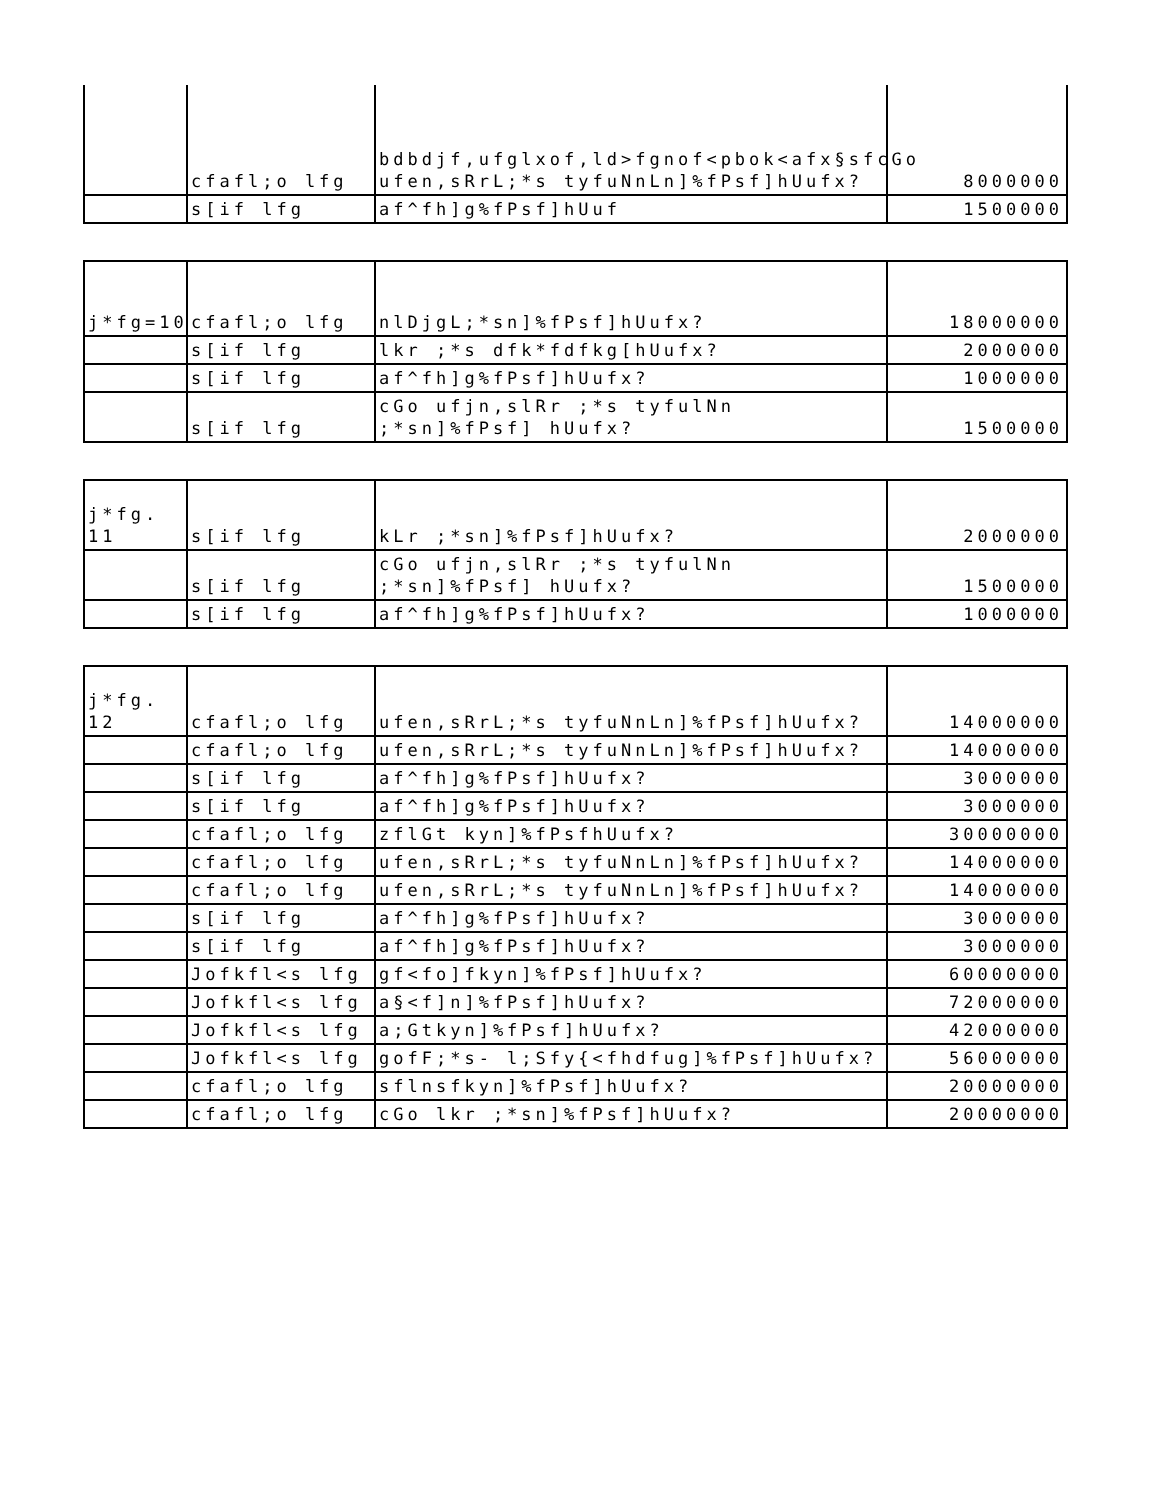| | cfafl;o lfg | bdbdjf,ufglxof,ld>fgnof<pbok<afx§sfcGo ufen,sRrL;*s tyfuNnLn]%fPsf]hUufx? | 8000000 |
| | s[if lfg | af^fh]g%fPsf]hUuf | 1500000 |
| j*fg=10 | cfafl;o lfg | nlDjgL;*sn]%fPsf]hUufx? | 18000000 |
| | s[if lfg | lkr ;*s dfk*fdfkg[hUufx? | 2000000 |
| | s[if lfg | af^fh]g%fPsf]hUufx? | 1000000 |
| | s[if lfg | cGo ufjn,slRr ;*s tyfulNn ;*sn]%fPsf] hUufx? | 1500000 |
| j*fg. 11 | s[if lfg | kLr ;*sn]%fPsf]hUufx? | 2000000 |
| | s[if lfg | cGo ufjn,slRr ;*s tyfulNn ;*sn]%fPsf] hUufx? | 1500000 |
| | s[if lfg | af^fh]g%fPsf]hUufx? | 1000000 |
| j*fg. 12 | cfafl;o lfg | ufen,sRrL;*s tyfuNnLn]%fPsf]hUufx? | 14000000 |
| | cfafl;o lfg | ufen,sRrL;*s tyfuNnLn]%fPsf]hUufx? | 14000000 |
| | s[if lfg | af^fh]g%fPsf]hUufx? | 3000000 |
| | s[if lfg | af^fh]g%fPsf]hUufx? | 3000000 |
| | cfafl;o lfg | zflGt kyn]%fPsfhUufx? | 30000000 |
| | cfafl;o lfg | ufen,sRrL;*s tyfuNnLn]%fPsf]hUufx? | 14000000 |
| | cfafl;o lfg | ufen,sRrL;*s tyfuNnLn]%fPsf]hUufx? | 14000000 |
| | s[if lfg | af^fh]g%fPsf]hUufx? | 3000000 |
| | s[if lfg | af^fh]g%fPsf]hUufx? | 3000000 |
| | Jofkfl<s lfg | gf<fo]fkyn]%fPsf]hUufx? | 60000000 |
| | Jofkfl<s lfg | a§<f]n]%fPsf]hUufx? | 72000000 |
| | Jofkfl<s lfg | a;Gtkyn]%fPsf]hUufx? | 42000000 |
| | Jofkfl<s lfg | gofF;*s- l;Sfy{<fhdfug]%fPsf]hUufx? | 56000000 |
| | cfafl;o lfg | sflnsfkyn]%fPsf]hUufx? | 20000000 |
| | cfafl;o lfg | cGo lkr ;*sn]%fPsf]hUufx? | 20000000 |